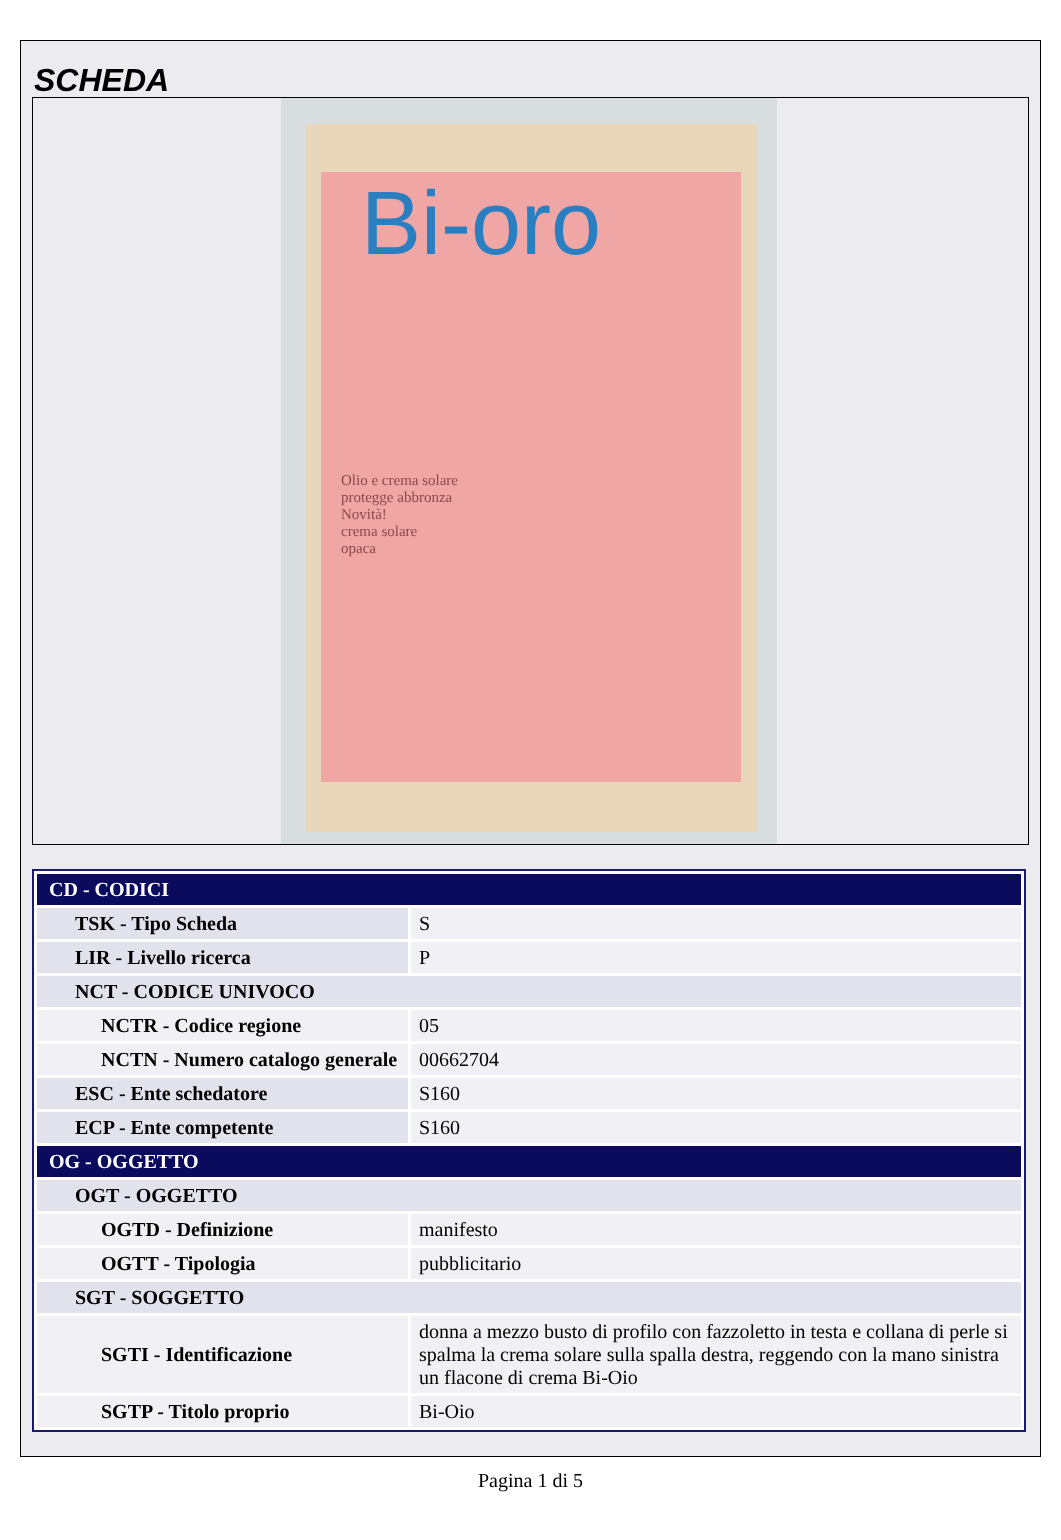SCHEDA
Bi-oro
Olio e crema solare
protegge abbronza
Novità!
crema solare
opaca
| CD - CODICI | |
| TSK - Tipo Scheda | S |
| LIR - Livello ricerca | P |
| NCT - CODICE UNIVOCO | |
| NCTR - Codice regione | 05 |
| NCTN - Numero catalogo generale | 00662704 |
| ESC - Ente schedatore | S160 |
| ECP - Ente competente | S160 |
| OG - OGGETTO | |
| OGT - OGGETTO | |
| OGTD - Definizione | manifesto |
| OGTT - Tipologia | pubblicitario |
| SGT - SOGGETTO | |
| SGTI - Identificazione | donna a mezzo busto di profilo con fazzoletto in testa e collana di perle si spalma la crema solare sulla spalla destra, reggendo con la mano sinistra un flacone di crema Bi-Oio |
| SGTP - Titolo proprio | Bi-Oio |
Pagina 1 di 5